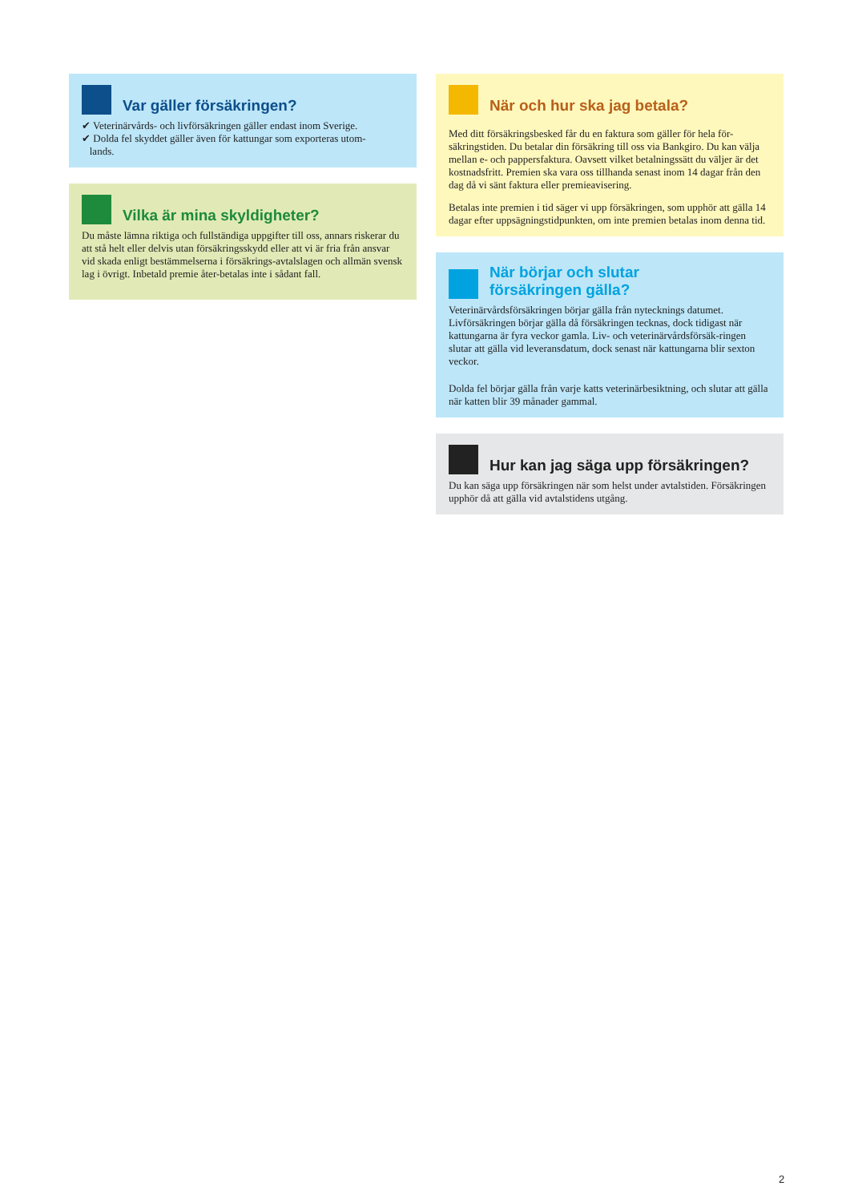Var gäller försäkringen?
✔ Veterinärvårds- och livförsäkringen gäller endast inom Sverige.
✔ Dolda fel skyddet gäller även för kattungar som exporteras utom-
lands.
Vilka är mina skyldigheter?
Du måste lämna riktiga och fullständiga uppgifter till oss, annars riskerar du att stå helt eller delvis utan försäkringsskydd eller att vi är fria från ansvar vid skada enligt bestämmelserna i försäkrings-avtalslagen och allmän svensk lag i övrigt. Inbetald premie åter-betalas inte i sådant fall.
När och hur ska jag betala?
Med ditt försäkringsbesked får du en faktura som gäller för hela för-säkringstiden. Du betalar din försäkring till oss via Bankgiro. Du kan välja mellan e- och pappersfaktura. Oavsett vilket betalningssätt du väljer är det kostnadsfritt. Premien ska vara oss tillhanda senast inom 14 dagar från den dag då vi sänt faktura eller premieavisering.
Betalas inte premien i tid säger vi upp försäkringen, som upphör att gälla 14 dagar efter uppsägningstidpunkten, om inte premien betalas inom denna tid.
När börjar och slutar
försäkringen gälla?
Veterinärvårdsförsäkringen börjar gälla från nytecknings datumet. Livförsäkringen börjar gälla då försäkringen tecknas, dock tidigast när kattungarna är fyra veckor gamla. Liv- och veterinärvårdsförsäk-ringen slutar att gälla vid leveransdatum, dock senast när kattungarna blir sexton veckor.
Dolda fel börjar gälla från varje katts veterinärbesiktning, och slutar att gälla när katten blir 39 månader gammal.
Hur kan jag säga upp försäkringen?
Du kan säga upp försäkringen när som helst under avtalstiden. Försäkringen upphör då att gälla vid avtalstidens utgång.
2